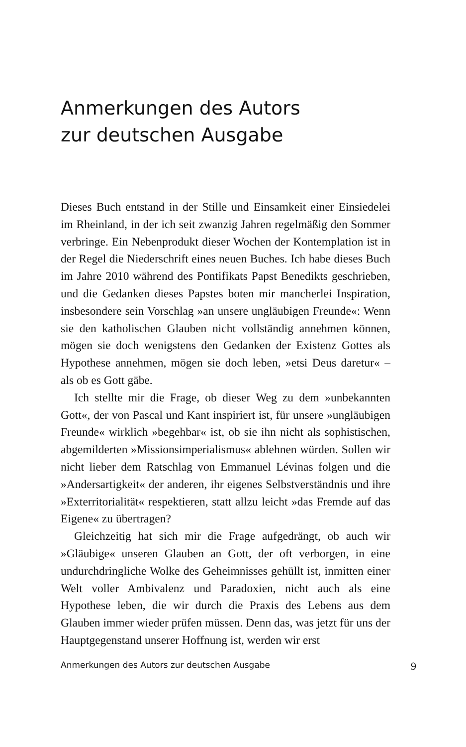Anmerkungen des Autors
zur deutschen Ausgabe
Dieses Buch entstand in der Stille und Einsamkeit einer Einsiedelei im Rheinland, in der ich seit zwanzig Jahren regelmäßig den Sommer verbringe. Ein Nebenprodukt dieser Wochen der Kontemplation ist in der Regel die Niederschrift eines neuen Buches. Ich habe dieses Buch im Jahre 2010 während des Pontifikats Papst Benedikts geschrieben, und die Gedanken dieses Papstes boten mir mancherlei Inspiration, insbesondere sein Vorschlag »an unsere ungläubigen Freunde«: Wenn sie den katholischen Glauben nicht vollständig annehmen können, mögen sie doch wenigstens den Gedanken der Existenz Gottes als Hypothese annehmen, mögen sie doch leben, »etsi Deus daretur« – als ob es Gott gäbe.
Ich stellte mir die Frage, ob dieser Weg zu dem »unbekannten Gott«, der von Pascal und Kant inspiriert ist, für unsere »ungläubigen Freunde« wirklich »begehbar« ist, ob sie ihn nicht als sophistischen, abgemilderten »Missionsimperialismus« ablehnen würden. Sollen wir nicht lieber dem Ratschlag von Emmanuel Lévinas folgen und die »Andersartigkeit« der anderen, ihr eigenes Selbstverständnis und ihre »Exterritorialität« respektieren, statt allzu leicht »das Fremde auf das Eigene« zu übertragen?
Gleichzeitig hat sich mir die Frage aufgedrängt, ob auch wir »Gläubige« unseren Glauben an Gott, der oft verborgen, in eine undurchdringliche Wolke des Geheimnisses gehüllt ist, inmitten einer Welt voller Ambivalenz und Paradoxien, nicht auch als eine Hypothese leben, die wir durch die Praxis des Lebens aus dem Glauben immer wieder prüfen müssen. Denn das, was jetzt für uns der Hauptgegenstand unserer Hoffnung ist, werden wir erst
Anmerkungen des Autors zur deutschen Ausgabe 9